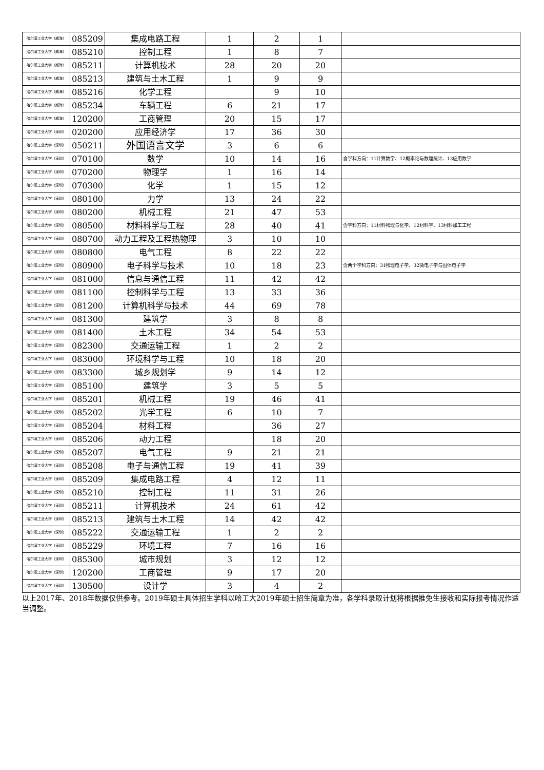| 哈尔滨工业大学（威海） | 085209 | 集成电路工程 | 1 | 2 | 1 | |
| 哈尔滨工业大学（威海） | 085210 | 控制工程 | 1 | 8 | 7 | |
| 哈尔滨工业大学（威海） | 085211 | 计算机技术 | 28 | 20 | 20 | |
| 哈尔滨工业大学（威海） | 085213 | 建筑与土木工程 | 1 | 9 | 9 | |
| 哈尔滨工业大学（威海） | 085216 | 化学工程 | | 9 | 10 | |
| 哈尔滨工业大学（威海） | 085234 | 车辆工程 | 6 | 21 | 17 | |
| 哈尔滨工业大学（威海） | 120200 | 工商管理 | 20 | 15 | 17 | |
| 哈尔滨工业大学（深圳） | 020200 | 应用经济学 | 17 | 36 | 30 | |
| 哈尔滨工业大学（深圳） | 050211 | 外国语言文学 | 3 | 6 | 6 | |
| 哈尔滨工业大学（深圳） | 070100 | 数学 | 10 | 14 | 16 | 含学科方向：11计算数学、12概率论与数理统计、13应用数学 |
| 哈尔滨工业大学（深圳） | 070200 | 物理学 | 1 | 16 | 14 | |
| 哈尔滨工业大学（深圳） | 070300 | 化学 | 1 | 15 | 12 | |
| 哈尔滨工业大学（深圳） | 080100 | 力学 | 13 | 24 | 22 | |
| 哈尔滨工业大学（深圳） | 080200 | 机械工程 | 21 | 47 | 53 | |
| 哈尔滨工业大学（深圳） | 080500 | 材料科学与工程 | 28 | 40 | 41 | 含学科方向：11材料物理与化学、12材料学、13材料加工工程 |
| 哈尔滨工业大学（深圳） | 080700 | 动力工程及工程热物理 | 3 | 10 | 10 | |
| 哈尔滨工业大学（深圳） | 080800 | 电气工程 | 8 | 22 | 22 | |
| 哈尔滨工业大学（深圳） | 080900 | 电子科学与技术 | 10 | 18 | 23 | 含两个学科方向：31物理电子学、32微电子学与固体电子学 |
| 哈尔滨工业大学（深圳） | 081000 | 信息与通信工程 | 11 | 42 | 42 | |
| 哈尔滨工业大学（深圳） | 081100 | 控制科学与工程 | 13 | 33 | 36 | |
| 哈尔滨工业大学（深圳） | 081200 | 计算机科学与技术 | 44 | 69 | 78 | |
| 哈尔滨工业大学（深圳） | 081300 | 建筑学 | 3 | 8 | 8 | |
| 哈尔滨工业大学（深圳） | 081400 | 土木工程 | 34 | 54 | 53 | |
| 哈尔滨工业大学（深圳） | 082300 | 交通运输工程 | 1 | 2 | 2 | |
| 哈尔滨工业大学（深圳） | 083000 | 环境科学与工程 | 10 | 18 | 20 | |
| 哈尔滨工业大学（深圳） | 083300 | 城乡规划学 | 9 | 14 | 12 | |
| 哈尔滨工业大学（深圳） | 085100 | 建筑学 | 3 | 5 | 5 | |
| 哈尔滨工业大学（深圳） | 085201 | 机械工程 | 19 | 46 | 41 | |
| 哈尔滨工业大学（深圳） | 085202 | 光学工程 | 6 | 10 | 7 | |
| 哈尔滨工业大学（深圳） | 085204 | 材料工程 | | 36 | 27 | |
| 哈尔滨工业大学（深圳） | 085206 | 动力工程 | | 18 | 20 | |
| 哈尔滨工业大学（深圳） | 085207 | 电气工程 | 9 | 21 | 21 | |
| 哈尔滨工业大学（深圳） | 085208 | 电子与通信工程 | 19 | 41 | 39 | |
| 哈尔滨工业大学（深圳） | 085209 | 集成电路工程 | 4 | 12 | 11 | |
| 哈尔滨工业大学（深圳） | 085210 | 控制工程 | 11 | 31 | 26 | |
| 哈尔滨工业大学（深圳） | 085211 | 计算机技术 | 24 | 61 | 42 | |
| 哈尔滨工业大学（深圳） | 085213 | 建筑与土木工程 | 14 | 42 | 42 | |
| 哈尔滨工业大学（深圳） | 085222 | 交通运输工程 | 1 | 2 | 2 | |
| 哈尔滨工业大学（深圳） | 085229 | 环境工程 | 7 | 16 | 16 | |
| 哈尔滨工业大学（深圳） | 085300 | 城市规划 | 3 | 12 | 12 | |
| 哈尔滨工业大学（深圳） | 120200 | 工商管理 | 9 | 17 | 20 | |
| 哈尔滨工业大学（深圳） | 130500 | 设计学 | 3 | 4 | 2 | |
以上2017年、2018年数据仅供参考。2019年硕士具体招生学科以哈工大2019年硕士招生简章为准，各学科录取计划将根据推免生接收和实际报考情况作适当调整。